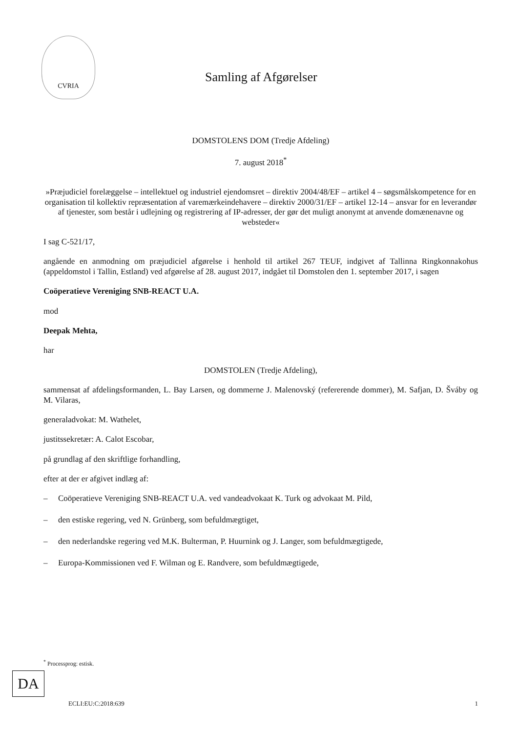CVRIA
Samling af Afgørelser
DOMSTOLENS DOM (Tredje Afdeling)
7. august 2018<sup>*</sup>
»Præjudiciel forelæggelse – intellektuel og industriel ejendomsret – direktiv 2004/48/EF – artikel 4 – søgsmålskompetence for en organisation til kollektiv repræsentation af varemærkeindehavere – direktiv 2000/31/EF – artikel 12-14 – ansvar for en leverandør af tjenester, som består i udlejning og registrering af IP-adresser, der gør det muligt anonymt at anvende domænenavne og websteder«
I sag C-521/17,
angående en anmodning om præjudiciel afgørelse i henhold til artikel 267 TEUF, indgivet af Tallinna Ringkonnakohus (appeldomstol i Tallin, Estland) ved afgørelse af 28. august 2017, indgået til Domstolen den 1. september 2017, i sagen
Coöperatieve Vereniging SNB-REACT U.A.
mod
Deepak Mehta,
har
DOMSTOLEN (Tredje Afdeling),
sammensat af afdelingsformanden, L. Bay Larsen, og dommerne J. Malenovský (refererende dommer), M. Safjan, D. Šváby og M. Vilaras,
generaladvokat: M. Wathelet,
justitssekretær: A. Calot Escobar,
på grundlag af den skriftlige forhandling,
efter at der er afgivet indlæg af:
– Coöperatieve Vereniging SNB-REACT U.A. ved vandeadvokaat K. Turk og advokaat M. Pild,
– den estiske regering, ved N. Grünberg, som befuldmægtiget,
– den nederlandske regering ved M.K. Bulterman, P. Huurnink og J. Langer, som befuldmægtigede,
– Europa-Kommissionen ved F. Wilman og E. Randvere, som befuldmægtigede,
<sup>*</sup> Processprog: estisk.
DA
ECLI:EU:C:2018:639 1